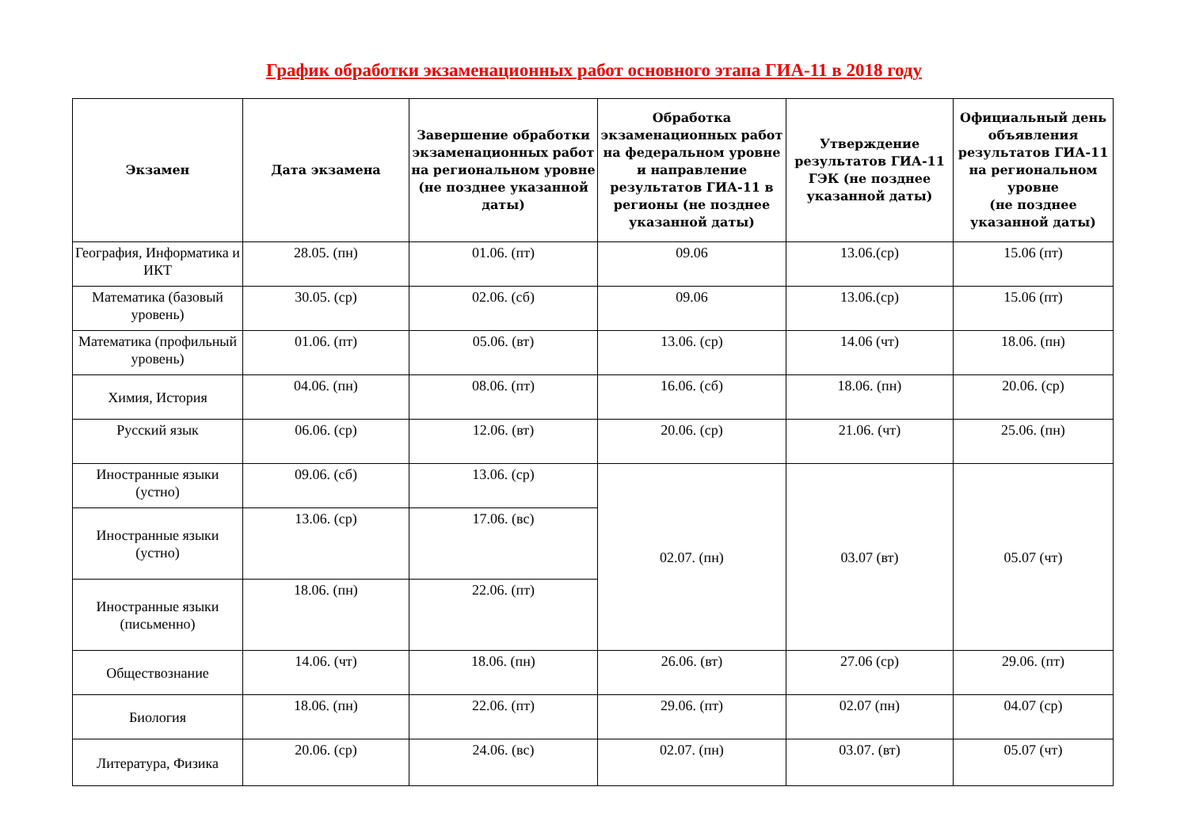График обработки экзаменационных работ основного этапа ГИА-11 в 2018 году
| Экзамен | Дата экзамена | Завершение обработки экзаменационных работ на региональном уровне (не позднее указанной даты) | Обработка экзаменационных работ на федеральном уровне и направление результатов ГИА-11 в регионы (не позднее указанной даты) | Утверждение результатов ГИА-11 ГЭК (не позднее указанной даты) | Официальный день объявления результатов ГИА-11 на региональном уровне (не позднее указанной даты) |
| --- | --- | --- | --- | --- | --- |
| География, Информатика и ИКТ | 28.05. (пн) | 01.06. (пт) | 09.06 | 13.06.(ср) | 15.06 (пт) |
| Математика (базовый уровень) | 30.05. (ср) | 02.06. (сб) | 09.06 | 13.06.(ср) | 15.06 (пт) |
| Математика (профильный уровень) | 01.06. (пт) | 05.06. (вт) | 13.06. (ср) | 14.06 (чт) | 18.06. (пн) |
| Химия, История | 04.06. (пн) | 08.06. (пт) | 16.06. (сб) | 18.06. (пн) | 20.06. (ср) |
| Русский язык | 06.06. (ср) | 12.06. (вт) | 20.06. (ср) | 21.06. (чт) | 25.06. (пн) |
| Иностранные языки (устно) | 09.06. (сб) | 13.06. (ср) | 02.07. (пн) | 03.07 (вт) | 05.07 (чт) |
| Иностранные языки (устно) | 13.06. (ср) | 17.06. (вс) | | | |
| Иностранные языки (письменно) | 18.06. (пн) | 22.06. (пт) | | | |
| Обществознание | 14.06. (чт) | 18.06. (пн) | 26.06. (вт) | 27.06 (ср) | 29.06. (пт) |
| Биология | 18.06. (пн) | 22.06. (пт) | 29.06. (пт) | 02.07 (пн) | 04.07 (ср) |
| Литература, Физика | 20.06. (ср) | 24.06. (вс) | 02.07. (пн) | 03.07. (вт) | 05.07 (чт) |